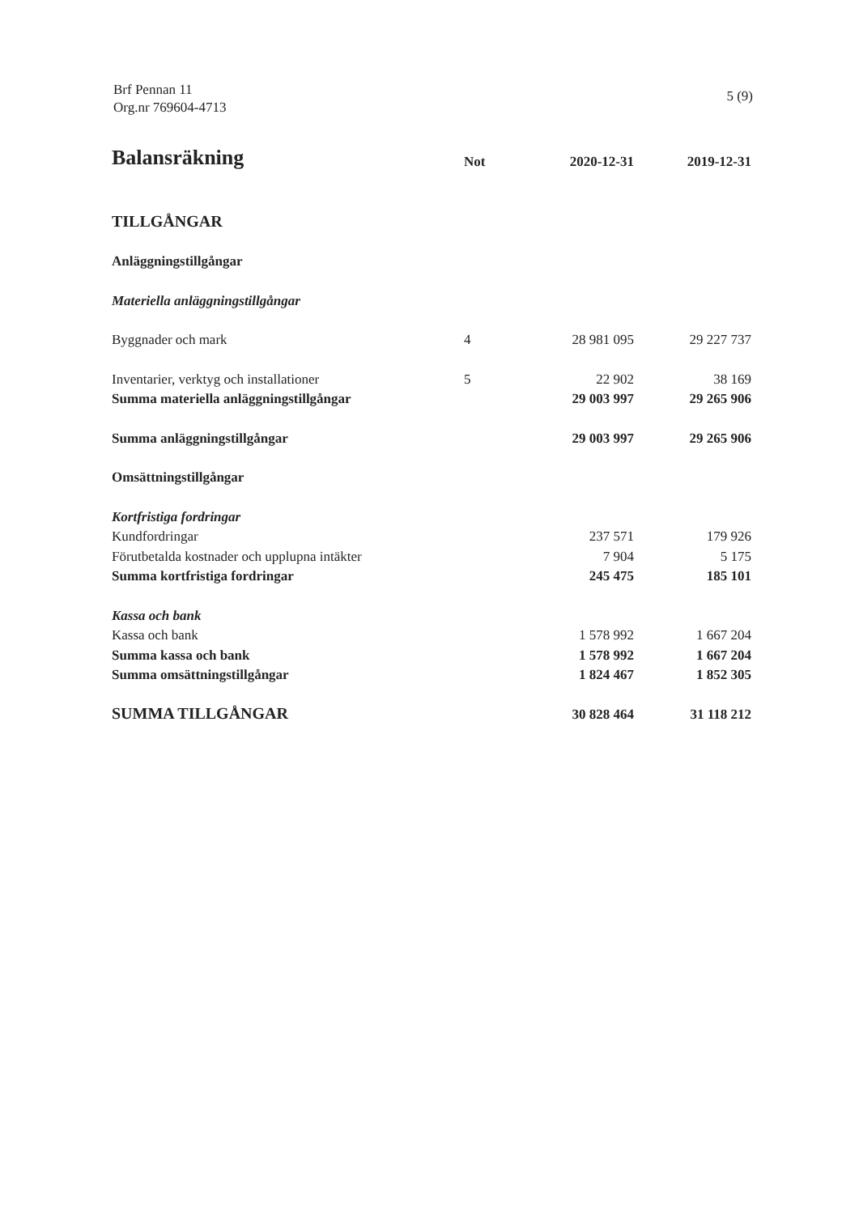Brf Pennan 11
Org.nr 769604-4713
5 (9)
| Balansräkning | Not | 2020-12-31 | 2019-12-31 |
| --- | --- | --- | --- |
| TILLGÅNGAR | | | |
| Anläggningstillgångar | | | |
| Materiella anläggningstillgångar | | | |
| Byggnader och mark | 4 | 28 981 095 | 29 227 737 |
| Inventarier, verktyg och installationer | 5 | 22 902 | 38 169 |
| Summa materiella anläggningstillgångar | | 29 003 997 | 29 265 906 |
| Summa anläggningstillgångar | | 29 003 997 | 29 265 906 |
| Omsättningstillgångar | | | |
| Kortfristiga fordringar | | | |
| Kundfordringar | | 237 571 | 179 926 |
| Förutbetalda kostnader och upplupna intäkter | | 7 904 | 5 175 |
| Summa kortfristiga fordringar | | 245 475 | 185 101 |
| Kassa och bank | | | |
| Kassa och bank | | 1 578 992 | 1 667 204 |
| Summa kassa och bank | | 1 578 992 | 1 667 204 |
| Summa omsättningstillgångar | | 1 824 467 | 1 852 305 |
| SUMMA TILLGÅNGAR | | 30 828 464 | 31 118 212 |